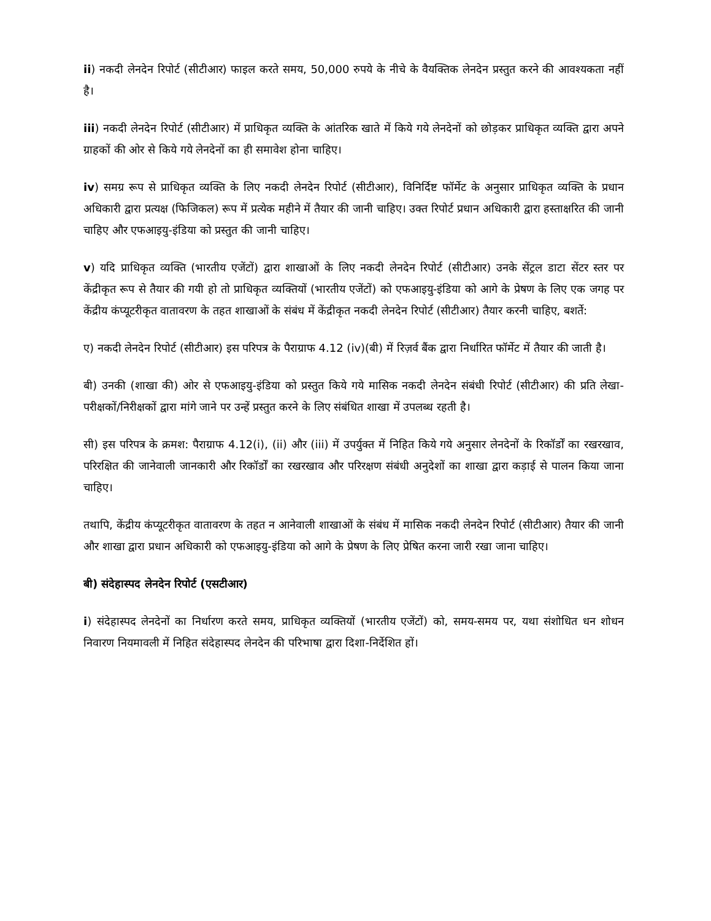ii) नकदी लेनदेन रिपोर्ट (सीटीआर) फाइल करते समय, 50,000 रुपये के नीचे के वैयक्तिक लेनदेन प्रस्तुत करने की आवश्यकता नहीं है।
iii) नकदी लेनदेन रिपोर्ट (सीटीआर) में प्राधिकृत व्यक्ति के आंतरिक खाते में किये गये लेनदेनों को छोड़कर प्राधिकृत व्यक्ति द्वारा अपने ग्राहकों की ओर से किये गये लेनदेनों का ही समावेश होना चाहिए।
iv) समग्र रूप से प्राधिकृत व्यक्ति के लिए नकदी लेनदेन रिपोर्ट (सीटीआर), विनिर्दिष्ट फॉर्मेट के अनुसार प्राधिकृत व्यक्ति के प्रधान अधिकारी द्वारा प्रत्यक्ष (फिजिकल) रूप में प्रत्येक महीने में तैयार की जानी चाहिए। उक्त रिपोर्ट प्रधान अधिकारी द्वारा हस्ताक्षरित की जानी चाहिए और एफआइयु-इंडिया को प्रस्तुत की जानी चाहिए।
v) यदि प्राधिकृत व्यक्ति (भारतीय एजेंटों) द्वारा शाखाओं के लिए नकदी लेनदेन रिपोर्ट (सीटीआर) उनके सेंट्रल डाटा सेंटर स्तर पर केंद्रीकृत रूप से तैयार की गयी हो तो प्राधिकृत व्यक्तियों (भारतीय एजेंटों) को एफआइयु-इंडिया को आगे के प्रेषण के लिए एक जगह पर केंद्रीय कंप्यूटरीकृत वातावरण के तहत शाखाओं के संबंध में केंद्रीकृत नकदी लेनदेन रिपोर्ट (सीटीआर) तैयार करनी चाहिए, बशर्ते:
ए) नकदी लेनदेन रिपोर्ट (सीटीआर) इस परिपत्र के पैराग्राफ 4.12 (iv)(बी) में रिज़र्व बैंक द्वारा निर्धारित फॉर्मेट में तैयार की जाती है।
बी) उनकी (शाखा की) ओर से एफआइयु-इंडिया को प्रस्तुत किये गये मासिक नकदी लेनदेन संबंधी रिपोर्ट (सीटीआर) की प्रति लेखा-परीक्षकों/निरीक्षकों द्वारा मांगे जाने पर उन्हें प्रस्तुत करने के लिए संबंधित शाखा में उपलब्ध रहती है।
सी) इस परिपत्र के क्रमश: पैराग्राफ 4.12(i), (ii) और (iii) में उपर्युक्त में निहित किये गये अनुसार लेनदेनों के रिकॉर्डों का रखरखाव, परिरक्षित की जानेवाली जानकारी और रिकॉर्डों का रखरखाव और परिरक्षण संबंधी अनुदेशों का शाखा द्वारा कड़ाई से पालन किया जाना चाहिए।
तथापि, केंद्रीय कंप्यूटरीकृत वातावरण के तहत न आनेवाली शाखाओं के संबंध में मासिक नकदी लेनदेन रिपोर्ट (सीटीआर) तैयार की जानी और शाखा द्वारा प्रधान अधिकारी को एफआइयु-इंडिया को आगे के प्रेषण के लिए प्रेषित करना जारी रखा जाना चाहिए।
बी) संदेहास्पद लेनदेन रिपोर्ट (एसटीआर)
i) संदेहास्पद लेनदेनों का निर्धारण करते समय, प्राधिकृत व्यक्तियों (भारतीय एजेंटों) को, समय-समय पर, यथा संशोधित धन शोधन निवारण नियमावली में निहित संदेहास्पद लेनदेन की परिभाषा द्वारा दिशा-निर्देशित हों।